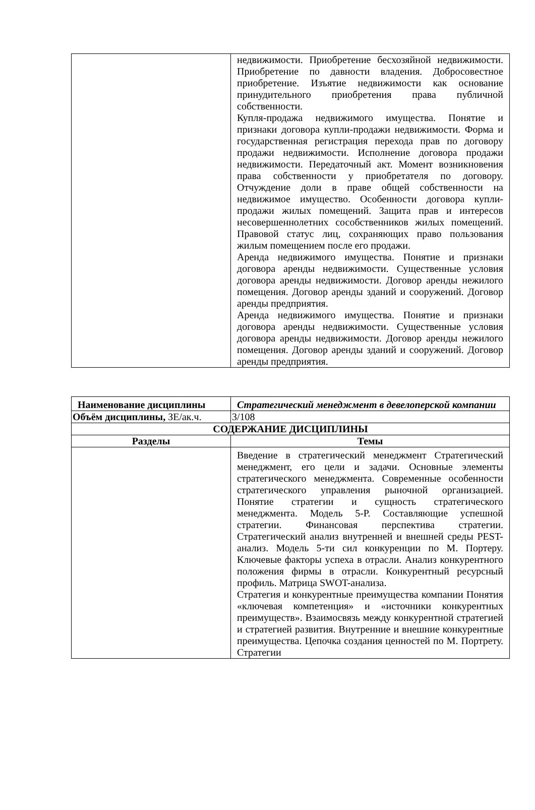| | недвижимости. Приобретение бесхозяйной недвижимости. Приобретение по давности владения. Добросовестное приобретение. Изъятие недвижимости как основание принудительного приобретения права публичной собственности. Купля-продажа недвижимого имущества. Понятие и признаки договора купли-продажи недвижимости. Форма и государственная регистрация перехода прав по договору продажи недвижимости. Исполнение договора продажи недвижимости. Передаточный акт. Момент возникновения права собственности у приобретателя по договору. Отчуждение доли в праве общей собственности на недвижимое имущество. Особенности договора купли-продажи жилых помещений. Защита прав и интересов несовершеннолетних сособственников жилых помещений. Правовой статус лиц, сохраняющих право пользования жилым помещением после его продажи. Аренда недвижимого имущества. Понятие и признаки договора аренды недвижимости. Существенные условия договора аренды недвижимости. Договор аренды нежилого помещения. Договор аренды зданий и сооружений. Договор аренды предприятия. Аренда недвижимого имущества. Понятие и признаки договора аренды недвижимости. Существенные условия договора аренды недвижимости. Договор аренды нежилого помещения. Договор аренды зданий и сооружений. Договор аренды предприятия. |
| Наименование дисциплины | Стратегический менеджмент в девелоперской компании |
| Объём дисциплины, ЗЕ/ак.ч. | 3/108 |
| СОДЕРЖАНИЕ ДИСЦИПЛИНЫ | |
| Разделы | Темы |
| | Введение в стратегический менеджмент Стратегический менеджмент, его цели и задачи. Основные элементы стратегического менеджмента. Современные особенности стратегического управления рыночной организацией. Понятие стратегии и сущность стратегического менеджмента. Модель 5-Р. Составляющие успешной стратегии. Финансовая перспектива стратегии. Стратегический анализ внутренней и внешней среды PEST-анализ. Модель 5-ти сил конкуренции по М. Портеру. Ключевые факторы успеха в отрасли. Анализ конкурентного положения фирмы в отрасли. Конкурентный ресурсный профиль. Матрица SWOT-анализа. Стратегия и конкурентные преимущества компании Понятия «ключевая компетенция» и «источники конкурентных преимуществ». Взаимосвязь между конкурентной стратегией и стратегией развития. Внутренние и внешние конкурентные преимущества. Цепочка создания ценностей по М. Портрету. Стратегии |